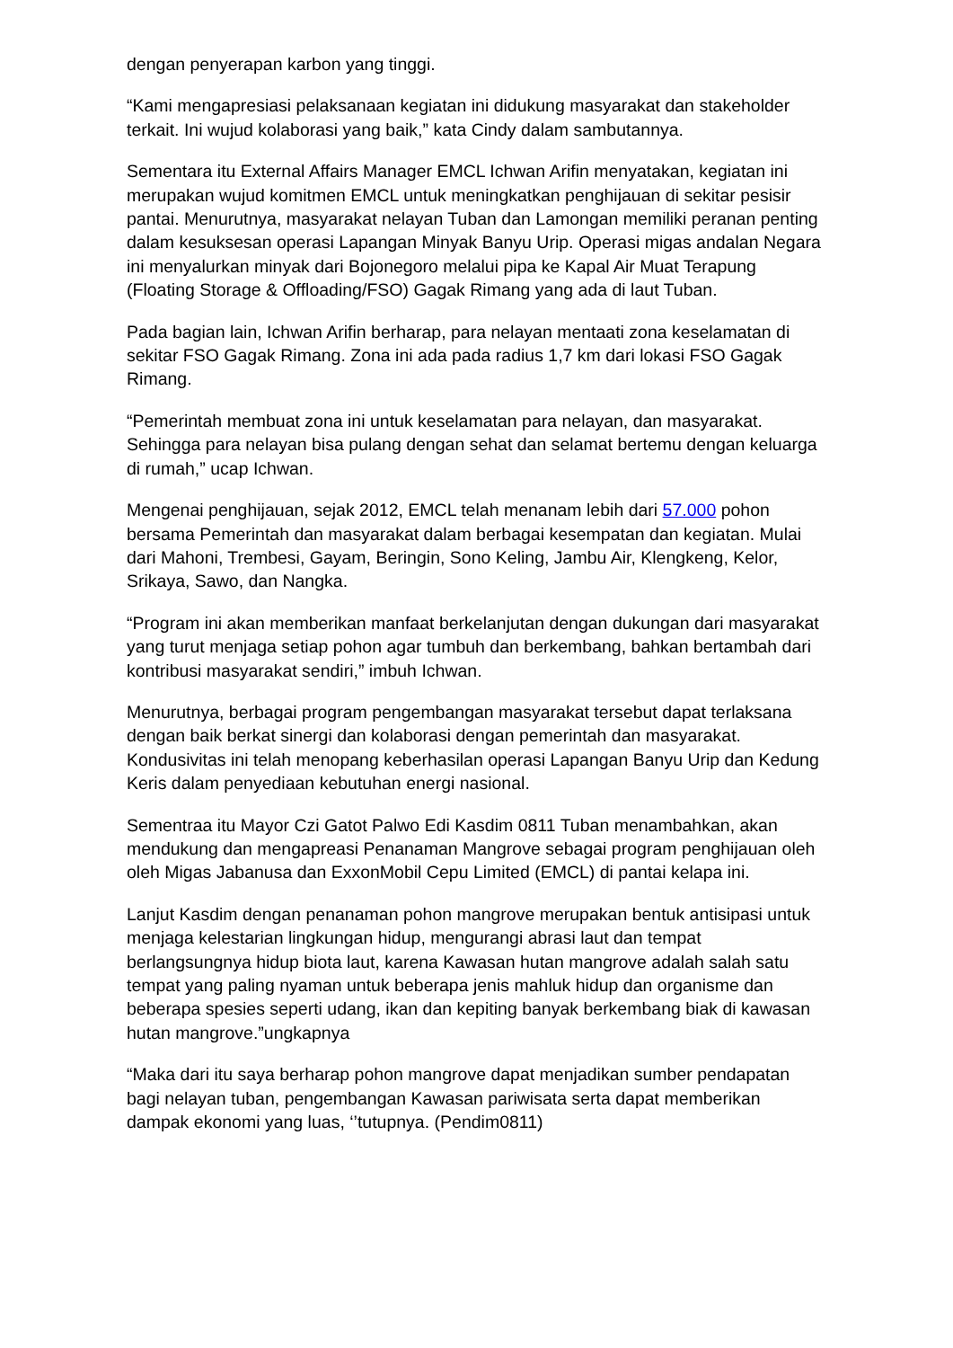dengan penyerapan karbon yang tinggi.
“Kami mengapresiasi pelaksanaan kegiatan ini didukung masyarakat dan stakeholder terkait. Ini wujud kolaborasi yang baik,” kata Cindy dalam sambutannya.
Sementara itu External Affairs Manager EMCL Ichwan Arifin menyatakan, kegiatan ini merupakan wujud komitmen EMCL untuk meningkatkan penghijauan di sekitar pesisir pantai. Menurutnya, masyarakat nelayan Tuban dan Lamongan memiliki peranan penting dalam kesuksesan operasi Lapangan Minyak Banyu Urip. Operasi migas andalan Negara ini menyalurkan minyak dari Bojonegoro melalui pipa ke Kapal Air Muat Terapung (Floating Storage & Offloading/FSO) Gagak Rimang yang ada di laut Tuban.
Pada bagian lain, Ichwan Arifin berharap, para nelayan mentaati zona keselamatan di sekitar FSO Gagak Rimang. Zona ini ada pada radius 1,7 km dari lokasi FSO Gagak Rimang.
“Pemerintah membuat zona ini untuk keselamatan para nelayan, dan masyarakat. Sehingga para nelayan bisa pulang dengan sehat dan selamat bertemu dengan keluarga di rumah,” ucap Ichwan.
Mengenai penghijauan, sejak 2012, EMCL telah menanam lebih dari 57.000 pohon bersama Pemerintah dan masyarakat dalam berbagai kesempatan dan kegiatan. Mulai dari Mahoni, Trembesi, Gayam, Beringin, Sono Keling, Jambu Air, Klengkeng, Kelor, Srikaya, Sawo, dan Nangka.
“Program ini akan memberikan manfaat berkelanjutan dengan dukungan dari masyarakat yang turut menjaga setiap pohon agar tumbuh dan berkembang, bahkan bertambah dari kontribusi masyarakat sendiri,” imbuh Ichwan.
Menurutnya, berbagai program pengembangan masyarakat tersebut dapat terlaksana dengan baik berkat sinergi dan kolaborasi dengan pemerintah dan masyarakat. Kondusivitas ini telah menopang keberhasilan operasi Lapangan Banyu Urip dan Kedung Keris dalam penyediaan kebutuhan energi nasional.
Sementraa itu Mayor Czi Gatot Palwo Edi Kasdim 0811 Tuban menambahkan, akan mendukung dan mengapreasi Penanaman Mangrove sebagai program penghijauan oleh oleh Migas Jabanusa dan ExxonMobil Cepu Limited (EMCL) di pantai kelapa ini.
Lanjut Kasdim dengan penanaman pohon mangrove merupakan bentuk antisipasi untuk menjaga kelestarian lingkungan hidup, mengurangi abrasi laut dan tempat berlangsungnya hidup biota laut, karena Kawasan hutan mangrove adalah salah satu tempat yang paling nyaman untuk beberapa jenis mahluk hidup dan organisme dan beberapa spesies seperti udang, ikan dan kepiting banyak berkembang biak di kawasan hutan mangrove.”ungkapnya
“Maka dari itu saya berharap pohon mangrove dapat menjadikan sumber pendapatan bagi nelayan tuban, pengembangan Kawasan pariwisata serta dapat memberikan dampak ekonomi yang luas, ‘’tutupnya. (Pendim0811)